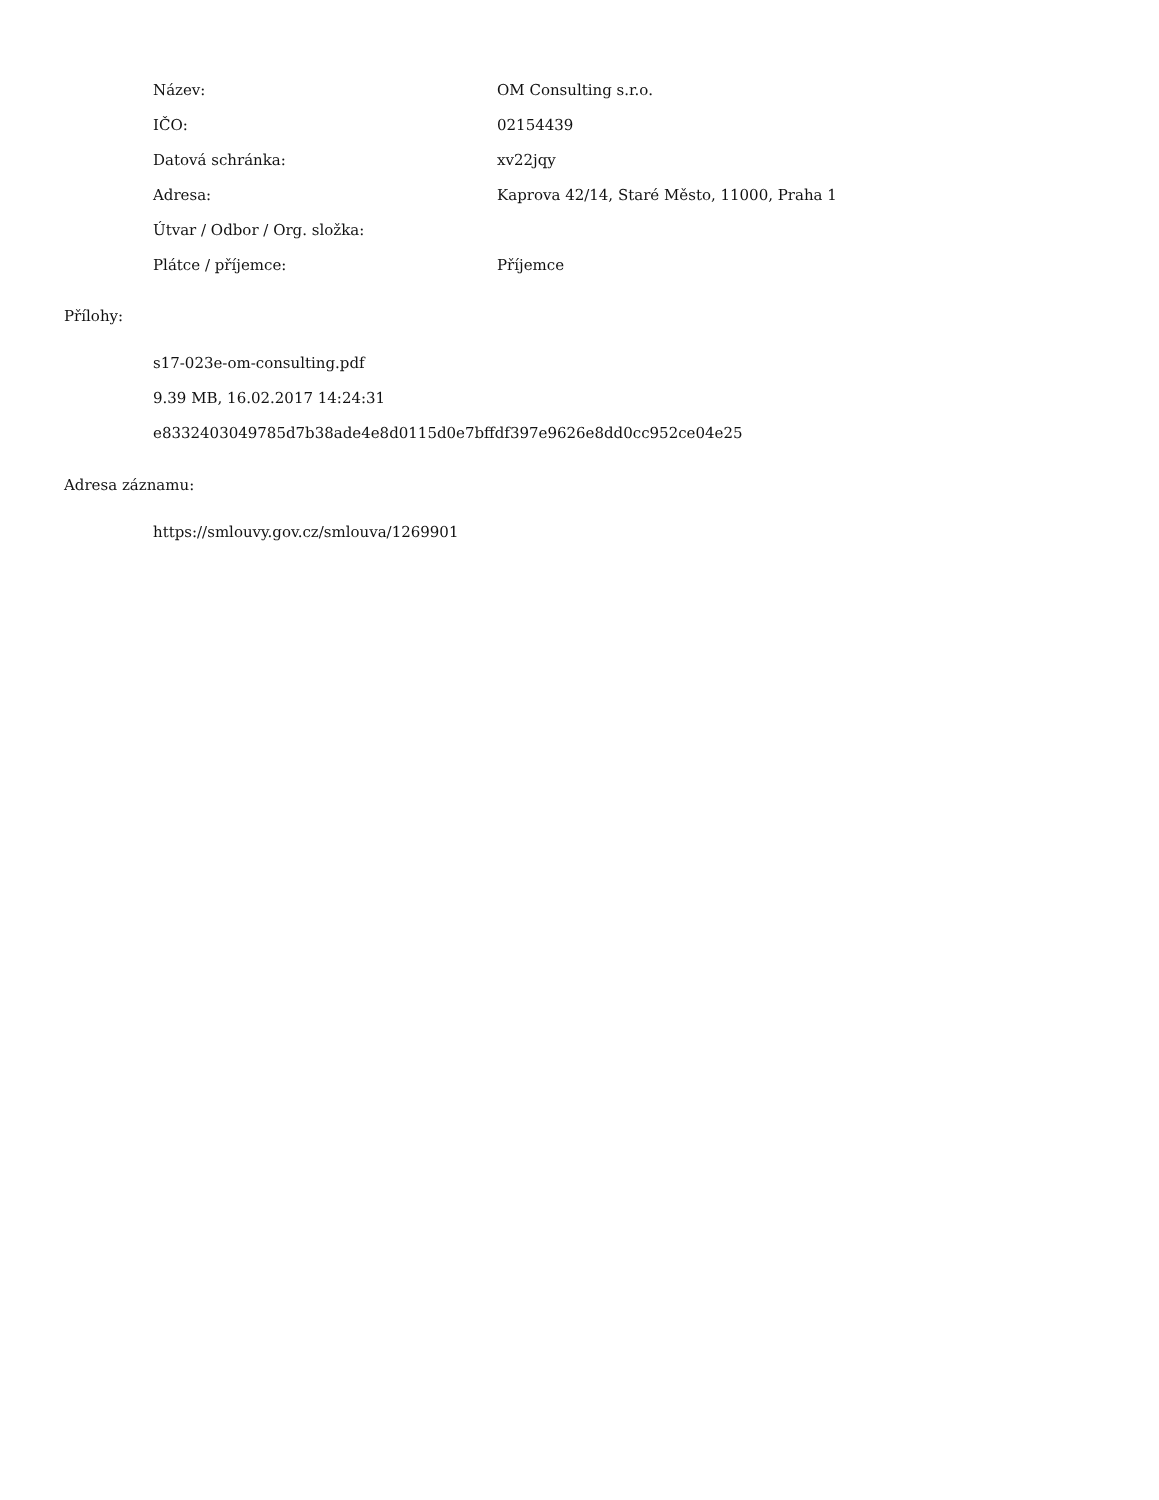| Název: | OM Consulting s.r.o. |
| IČO: | 02154439 |
| Datová schránka: | xv22jqy |
| Adresa: | Kaprova 42/14, Staré Město, 11000, Praha 1 |
| Útvar / Odbor / Org. složka: | |
| Plátce / příjemce: | Příjemce |
Přílohy:
s17-023e-om-consulting.pdf
9.39 MB, 16.02.2017 14:24:31
e8332403049785d7b38ade4e8d0115d0e7bffdf397e9626e8dd0cc952ce04e25
Adresa záznamu:
https://smlouvy.gov.cz/smlouva/1269901